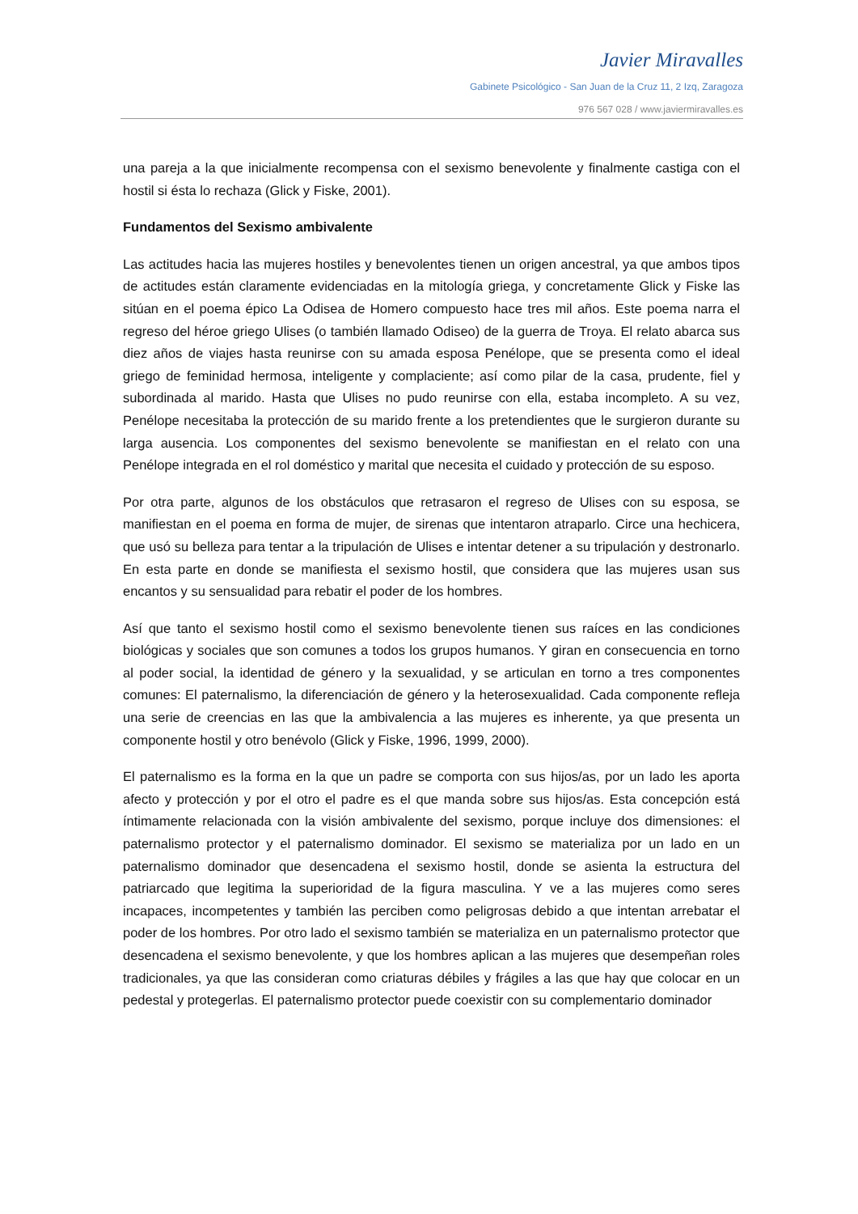Javier Miravalles
Gabinete Psicológico - San Juan de la Cruz 11, 2 Izq, Zaragoza
976 567 028 / www.javiermiravalles.es
una pareja a la que inicialmente recompensa con el sexismo benevolente y finalmente castiga con el hostil si ésta lo rechaza (Glick y Fiske, 2001).
Fundamentos del Sexismo ambivalente
Las actitudes hacia las mujeres hostiles y benevolentes tienen un origen ancestral, ya que ambos tipos de actitudes están claramente evidenciadas en la mitología griega, y concretamente Glick y Fiske las sitúan en el poema épico La Odisea de Homero compuesto hace tres mil años. Este poema narra el regreso del héroe griego Ulises (o también llamado Odiseo) de la guerra de Troya. El relato abarca sus diez años de viajes hasta reunirse con su amada esposa Penélope, que se presenta como el ideal griego de feminidad hermosa, inteligente y complaciente; así como pilar de la casa, prudente, fiel y subordinada al marido. Hasta que Ulises no pudo reunirse con ella, estaba incompleto. A su vez, Penélope necesitaba la protección de su marido frente a los pretendientes que le surgieron durante su larga ausencia. Los componentes del sexismo benevolente se manifiestan en el relato con una Penélope integrada en el rol doméstico y marital que necesita el cuidado y protección de su esposo.
Por otra parte, algunos de los obstáculos que retrasaron el regreso de Ulises con su esposa, se manifiestan en el poema en forma de mujer, de sirenas que intentaron atraparlo. Circe una hechicera, que usó su belleza para tentar a la tripulación de Ulises e intentar detener a su tripulación y destronarlo. En esta parte en donde se manifiesta el sexismo hostil, que considera que las mujeres usan sus encantos y su sensualidad para rebatir el poder de los hombres.
Así que tanto el sexismo hostil como el sexismo benevolente tienen sus raíces en las condiciones biológicas y sociales que son comunes a todos los grupos humanos. Y giran en consecuencia en torno al poder social, la identidad de género y la sexualidad, y se articulan en torno a tres componentes comunes: El paternalismo, la diferenciación de género y la heterosexualidad. Cada componente refleja una serie de creencias en las que la ambivalencia a las mujeres es inherente, ya que presenta un componente hostil y otro benévolo (Glick y Fiske, 1996, 1999, 2000).
El paternalismo es la forma en la que un padre se comporta con sus hijos/as, por un lado les aporta afecto y protección y por el otro el padre es el que manda sobre sus hijos/as. Esta concepción está íntimamente relacionada con la visión ambivalente del sexismo, porque incluye dos dimensiones: el paternalismo protector y el paternalismo dominador. El sexismo se materializa por un lado en un paternalismo dominador que desencadena el sexismo hostil, donde se asienta la estructura del patriarcado que legitima la superioridad de la figura masculina. Y ve a las mujeres como seres incapaces, incompetentes y también las perciben como peligrosas debido a que intentan arrebatar el poder de los hombres. Por otro lado el sexismo también se materializa en un paternalismo protector que desencadena el sexismo benevolente, y que los hombres aplican a las mujeres que desempeñan roles tradicionales, ya que las consideran como criaturas débiles y frágiles a las que hay que colocar en un pedestal y protegerlas. El paternalismo protector puede coexistir con su complementario dominador